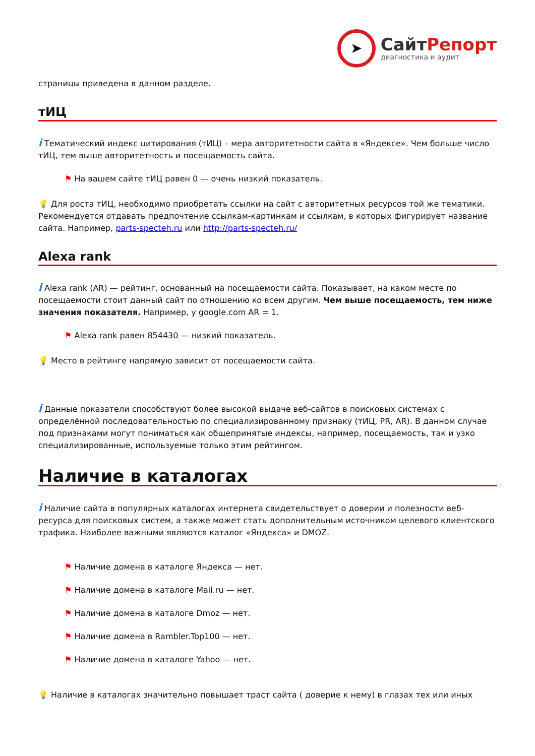➤
СайтРепорт
диагностика и аудит
страницы приведена в данном разделе.
тИЦ
i Тематический индекс цитирования (тИЦ) – мера авторитетности сайта в «Яндексе». Чем больше число тИЦ, тем выше авторитетность и посещаемость сайта.
⚑ На вашем сайте тИЦ равен 0 — очень низкий показатель.
💡 Для роста тИЦ, необходимо приобретать ссылки на сайт с авторитетных ресурсов той же тематики. Рекомендуется отдавать предпочтение ссылкам-картинкам и ссылкам, в которых фигурирует название сайта. Например, parts-specteh.ru или http://parts-specteh.ru/
Alexa rank
i Alexa rank (AR) — рейтинг, основанный на посещаемости сайта. Показывает, на каком месте по посещаемости стоит данный сайт по отношению ко всем другим. Чем выше посещаемость, тем ниже значения показателя. Например, у google.com AR = 1.
⚑ Alexa rank равен 854430 — низкий показатель.
💡 Место в рейтинге напрямую зависит от посещаемости сайта.
i Данные показатели способствуют более высокой выдаче веб-сайтов в поисковых системах с определённой последовательностью по специализированному признаку (тИЦ, PR, AR). В данном случае под признаками могут пониматься как общепринятые индексы, например, посещаемость, так и узко специализированные, используемые только этим рейтингом.
Наличие в каталогах
i Наличие сайта в популярных каталогах интернета свидетельствует о доверии и полезности веб-ресурса для поисковых систем, а также может стать дополнительным источником целевого клиентского трафика. Наиболее важными являются каталог «Яндекса» и DMOZ.
⚑ Наличие домена в каталоге Яндекса — нет.
⚑ Наличие домена в каталоге Mail.ru — нет.
⚑ Наличие домена в каталоге Dmoz — нет.
⚑ Наличие домена в Rambler.Top100 — нет.
⚑ Наличие домена в каталоге Yahoo — нет.
💡 Наличие в каталогах значительно повышает траст сайта ( доверие к нему) в глазах тех или иных